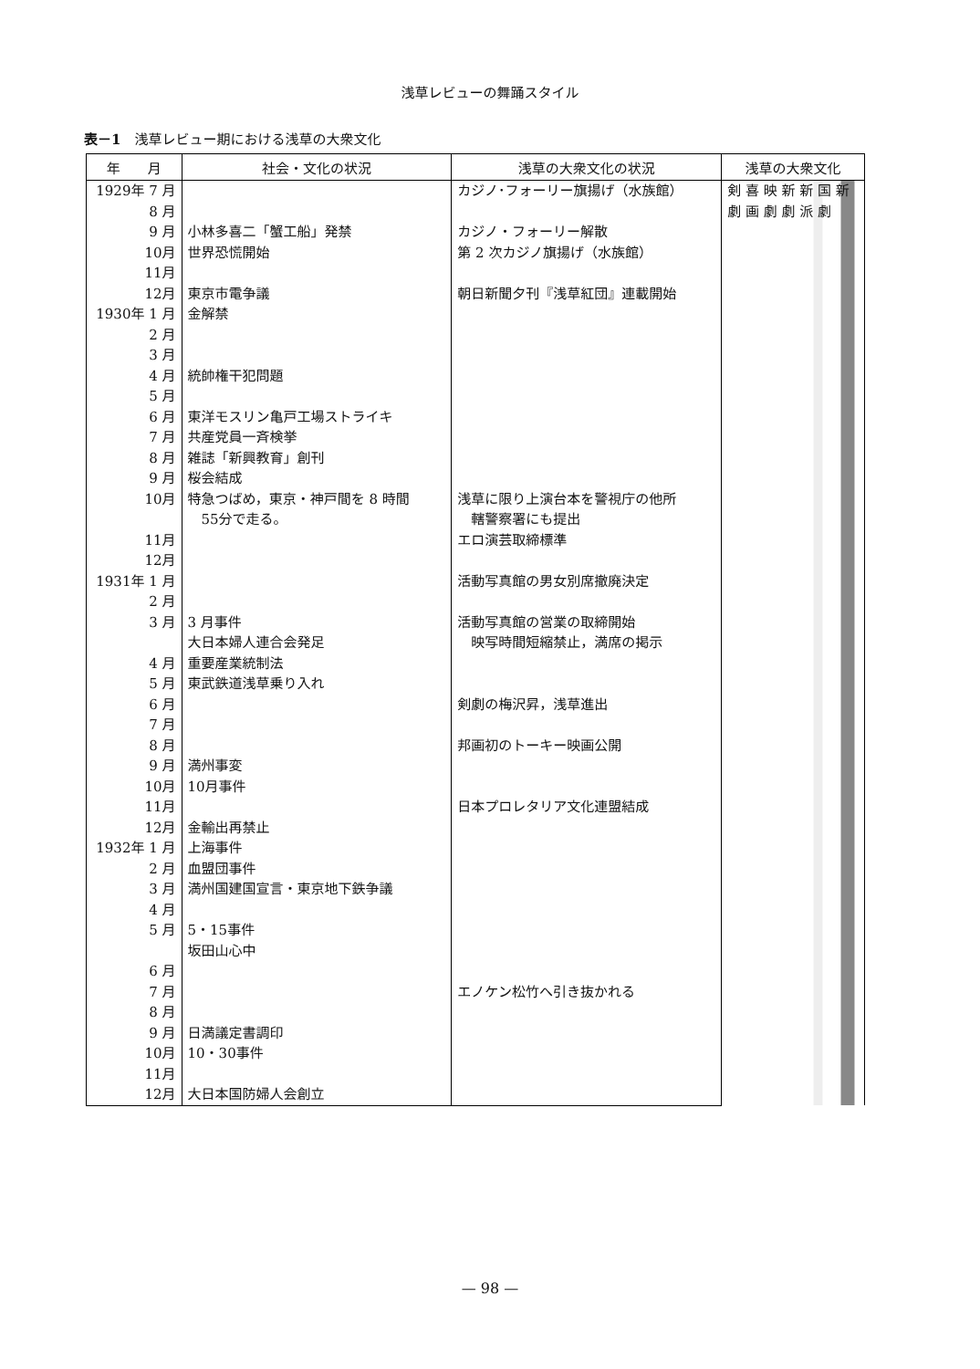浅草レビューの舞踊スタイル
表－1　浅草レビュー期における浅草の大衆文化
| 年 月 | 社会・文化の状況 | 浅草の大衆文化の状況 | 浅草の大衆文化 |
| --- | --- | --- | --- |
| 1929年 7 月 | | カジノ･フォーリー旗揚げ（水族館） | 剣 喜 映 新 新 国 新 劇 画 劇 劇 派 劇 |
| 8 月 | | | |
| 9 月 | 小林多喜二「蟹工船」発禁 | カジノ・フォーリー解散 | |
| 10月 | 世界恐慌開始 | 第 2 次カジノ旗揚げ（水族館） | |
| 11月 | | | |
| 12月 | 東京市電争議 | 朝日新聞夕刊『浅草紅団』連載開始 | |
| 1930年 1 月 | 金解禁 | | |
| 2 月 | | | |
| 3 月 | | | |
| 4 月 | 統帥権干犯問題 | | |
| 5 月 | | | |
| 6 月 | 東洋モスリン亀戸工場ストライキ | | |
| 7 月 | 共産党員一斉検挙 | | |
| 8 月 | 雑誌「新興教育」創刊 | | |
| 9 月 | 桜会結成 | | |
| 10月 | 特急つばめ，東京・神戸間を 8 時間 55分で走る。 | 浅草に限り上演台本を警視庁の他所 轄警察署にも提出 | |
| 11月 | | エロ演芸取締標準 | |
| 12月 | | | |
| 1931年 1 月 | | 活動写真館の男女別席撤廃決定 | |
| 2 月 | | | |
| 3 月 | 3 月事件 大日本婦人連合会発足 | 活動写真館の営業の取締開始 映写時間短縮禁止，満席の掲示 | |
| 4 月 | 重要産業統制法 | | |
| 5 月 | 東武鉄道浅草乗り入れ | | |
| 6 月 | | 剣劇の梅沢昇，浅草進出 | |
| 7 月 | | | |
| 8 月 | | 邦画初のトーキー映画公開 | |
| 9 月 | 満州事変 | | |
| 10月 | 10月事件 | | |
| 11月 | | 日本プロレタリア文化連盟結成 | |
| 12月 | 金輸出再禁止 | | |
| 1932年 1 月 | 上海事件 | | |
| 2 月 | 血盟団事件 | | |
| 3 月 | 満州国建国宣言・東京地下鉄争議 | | |
| 4 月 | | | |
| 5 月 | 5・15事件 坂田山心中 | | |
| 6 月 | | | |
| 7 月 | | エノケン松竹へ引き抜かれる | |
| 8 月 | | | |
| 9 月 | 日満議定書調印 | | |
| 10月 | 10・30事件 | | |
| 11月 | | | |
| 12月 | 大日本国防婦人会創立 | | |
— 98 —